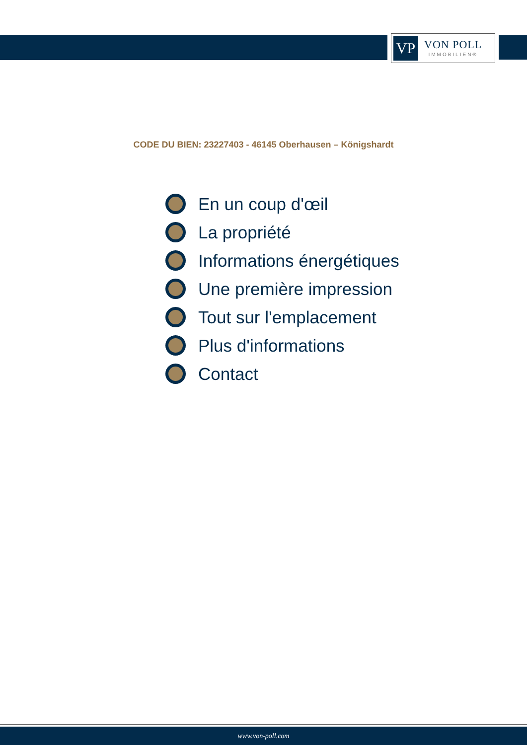VP
VON POLL
IMMOBILIEN®
CODE DU BIEN: 23227403 - 46145 Oberhausen – Königshardt
En un coup d'œil
La propriété
Informations énergétiques
Une première impression
Tout sur l'emplacement
Plus d'informations
Contact
www.von-poll.com